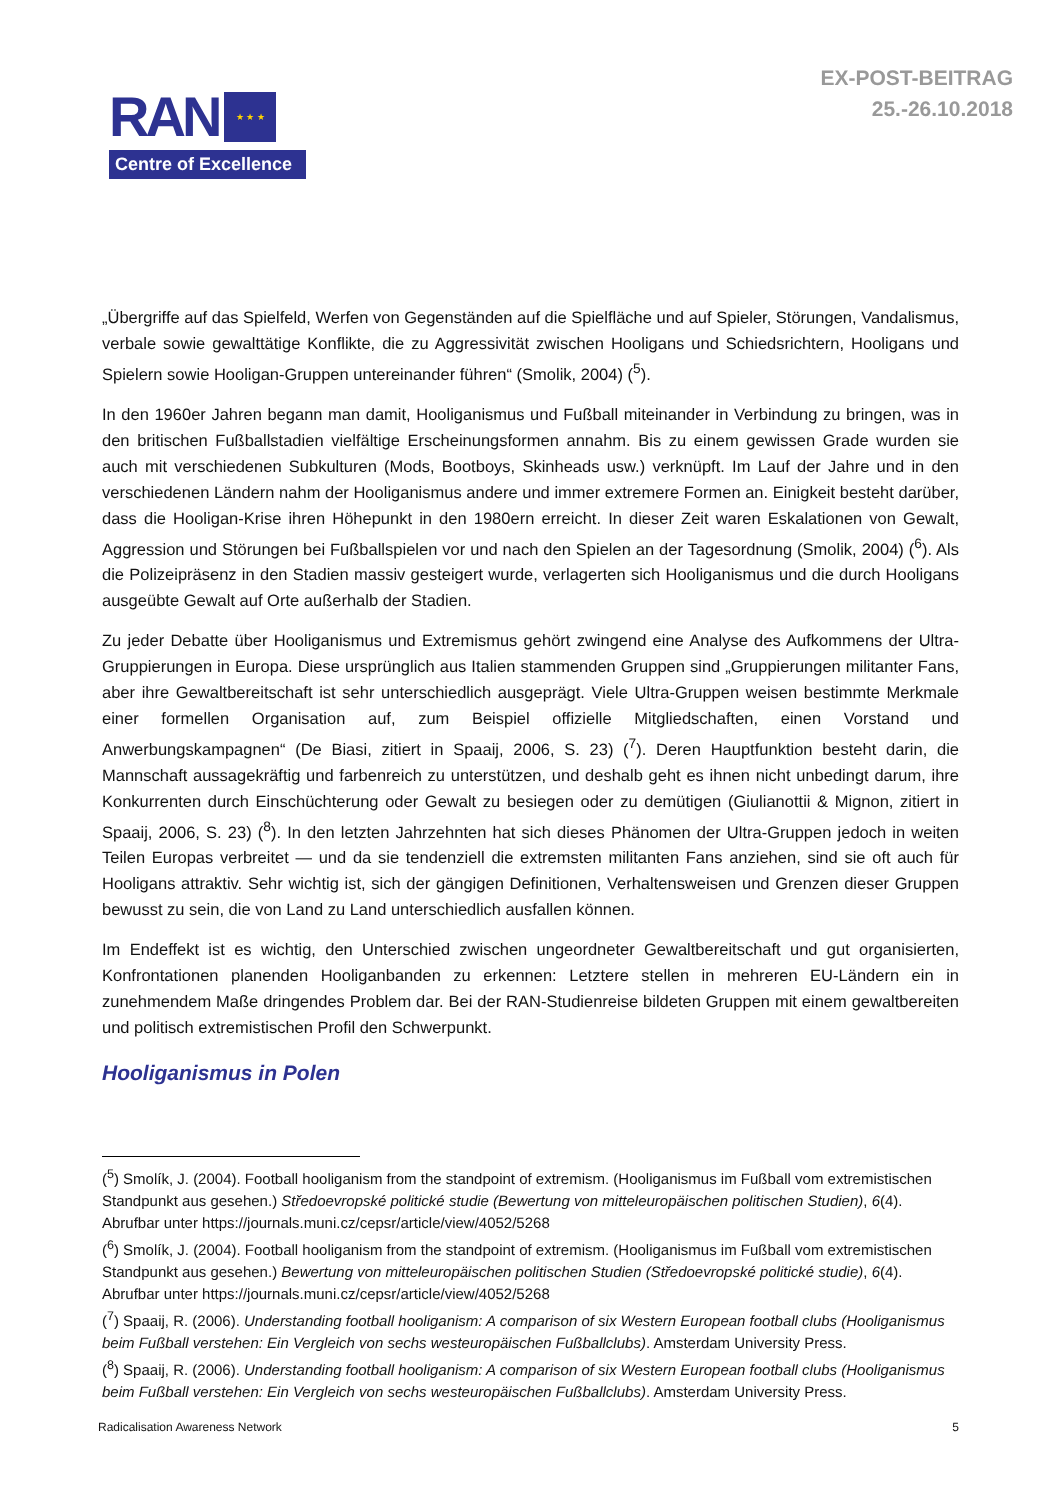RAN ★ ★ ★
Centre of Excellence
EX-POST-BEITRAG
25.-26.10.2018
„Übergriffe auf das Spielfeld, Werfen von Gegenständen auf die Spielfläche und auf Spieler, Störungen, Vandalismus, verbale sowie gewalttätige Konflikte, die zu Aggressivität zwischen Hooligans und Schiedsrichtern, Hooligans und Spielern sowie Hooligan-Gruppen untereinander führen“ (Smolik, 2004) (<sup>5</sup>).
In den 1960er Jahren begann man damit, Hooliganismus und Fußball miteinander in Verbindung zu bringen, was in den britischen Fußballstadien vielfältige Erscheinungsformen annahm. Bis zu einem gewissen Grade wurden sie auch mit verschiedenen Subkulturen (Mods, Bootboys, Skinheads usw.) verknüpft. Im Lauf der Jahre und in den verschiedenen Ländern nahm der Hooliganismus andere und immer extremere Formen an. Einigkeit besteht darüber, dass die Hooligan-Krise ihren Höhepunkt in den 1980ern erreicht. In dieser Zeit waren Eskalationen von Gewalt, Aggression und Störungen bei Fußballspielen vor und nach den Spielen an der Tagesordnung (Smolik, 2004) (<sup>6</sup>). Als die Polizeipräsenz in den Stadien massiv gesteigert wurde, verlagerten sich Hooliganismus und die durch Hooligans ausgeübte Gewalt auf Orte außerhalb der Stadien.
Zu jeder Debatte über Hooliganismus und Extremismus gehört zwingend eine Analyse des Aufkommens der Ultra-Gruppierungen in Europa. Diese ursprünglich aus Italien stammenden Gruppen sind „Gruppierungen militanter Fans, aber ihre Gewaltbereitschaft ist sehr unterschiedlich ausgeprägt. Viele Ultra-Gruppen weisen bestimmte Merkmale einer formellen Organisation auf, zum Beispiel offizielle Mitgliedschaften, einen Vorstand und Anwerbungskampagnen“ (De Biasi, zitiert in Spaaij, 2006, S. 23) (<sup>7</sup>). Deren Hauptfunktion besteht darin, die Mannschaft aussagekräftig und farbenreich zu unterstützen, und deshalb geht es ihnen nicht unbedingt darum, ihre Konkurrenten durch Einschüchterung oder Gewalt zu besiegen oder zu demütigen (Giulianottii & Mignon, zitiert in Spaaij, 2006, S. 23) (<sup>8</sup>). In den letzten Jahrzehnten hat sich dieses Phänomen der Ultra-Gruppen jedoch in weiten Teilen Europas verbreitet — und da sie tendenziell die extremsten militanten Fans anziehen, sind sie oft auch für Hooligans attraktiv. Sehr wichtig ist, sich der gängigen Definitionen, Verhaltensweisen und Grenzen dieser Gruppen bewusst zu sein, die von Land zu Land unterschiedlich ausfallen können.
Im Endeffekt ist es wichtig, den Unterschied zwischen ungeordneter Gewaltbereitschaft und gut organisierten, Konfrontationen planenden Hooliganbanden zu erkennen: Letztere stellen in mehreren EU-Ländern ein in zunehmendem Maße dringendes Problem dar. Bei der RAN-Studienreise bildeten Gruppen mit einem gewaltbereiten und politisch extremistischen Profil den Schwerpunkt.
Hooliganismus in Polen
(<sup>5</sup>) Smolík, J. (2004). Football hooliganism from the standpoint of extremism. (Hooliganismus im Fußball vom extremistischen Standpunkt aus gesehen.) Středoevropské politické studie (Bewertung von mitteleuropäischen politischen Studien), 6(4). Abrufbar unter https://journals.muni.cz/cepsr/article/view/4052/5268
(<sup>6</sup>) Smolík, J. (2004). Football hooliganism from the standpoint of extremism. (Hooliganismus im Fußball vom extremistischen Standpunkt aus gesehen.) Bewertung von mitteleuropäischen politischen Studien (Středoevropské politické studie), 6(4). Abrufbar unter https://journals.muni.cz/cepsr/article/view/4052/5268
(<sup>7</sup>) Spaaij, R. (2006). Understanding football hooliganism: A comparison of six Western European football clubs (Hooliganismus beim Fußball verstehen: Ein Vergleich von sechs westeuropäischen Fußballclubs). Amsterdam University Press.
(<sup>8</sup>) Spaaij, R. (2006). Understanding football hooliganism: A comparison of six Western European football clubs (Hooliganismus beim Fußball verstehen: Ein Vergleich von sechs westeuropäischen Fußballclubs). Amsterdam University Press.
Radicalisation Awareness Network 5